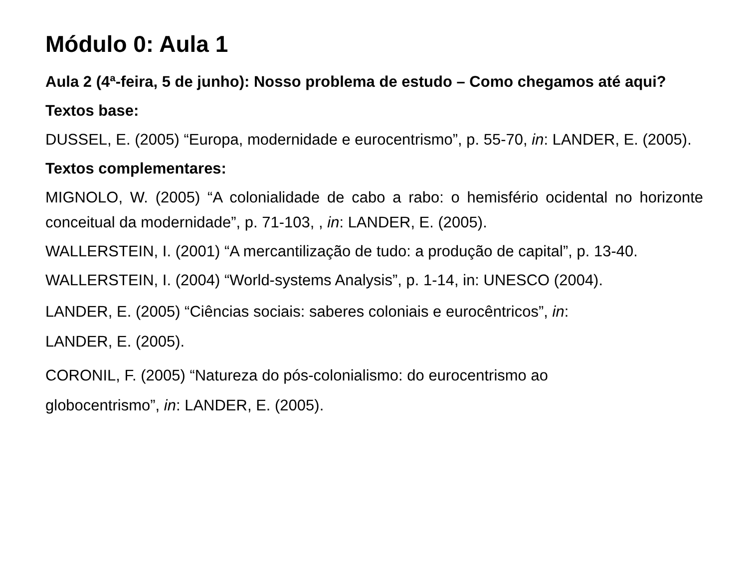Módulo 0: Aula 1
Aula 2 (4ª-feira, 5 de junho): Nosso problema de estudo – Como chegamos até aqui?
Textos base:
DUSSEL, E. (2005) “Europa, modernidade e eurocentrismo”, p. 55-70, in: LANDER, E. (2005).
Textos complementares:
MIGNOLO, W. (2005) “A colonialidade de cabo a rabo: o hemisfério ocidental no horizonte conceitual da modernidade”, p. 71-103, , in: LANDER, E. (2005).
WALLERSTEIN, I. (2001) “A mercantilização de tudo: a produção de capital”, p. 13-40.
WALLERSTEIN, I. (2004) “World-systems Analysis”, p. 1-14, in: UNESCO (2004).
LANDER, E. (2005) “Ciências sociais: saberes coloniais e eurocêntricos”, in:
LANDER, E. (2005).
CORONIL, F. (2005) “Natureza do pós-colonialismo: do eurocentrismo ao
globocentrismo”, in: LANDER, E. (2005).